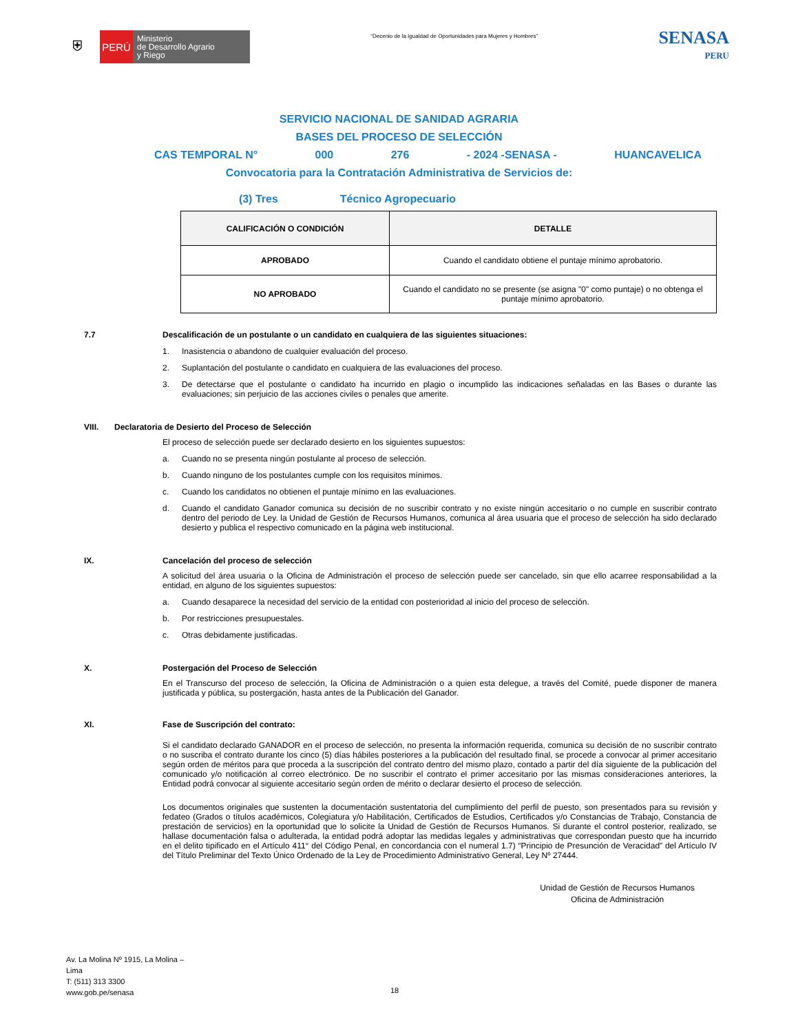⛨
PERÚ
Ministerio
de Desarrollo Agrario
y Riego
“Decenio de la Igualdad de Oportunidades para Mujeres y Hombres”
SENASA
PERU
SERVICIO NACIONAL DE SANIDAD AGRARIA
BASES DEL PROCESO DE SELECCIÓN
CAS TEMPORAL N° 000 276 - 2024 -SENASA - HUANCAVELICA
Convocatoria para la Contratación Administrativa de Servicios de:
(3) Tres Técnico Agropecuario
| CALIFICACIÓN O CONDICIÓN | DETALLE |
| --- | --- |
| APROBADO | Cuando el candidato obtiene el puntaje mínimo aprobatorio. |
| NO APROBADO | Cuando el candidato no se presente (se asigna "0" como puntaje) o no obtenga el puntaje mínimo aprobatorio. |
7.7 Descalificación de un postulante o un candidato en cualquiera de las siguientes situaciones:
1. Inasistencia o abandono de cualquier evaluación del proceso.
2. Suplantación del postulante o candidato en cualquiera de las evaluaciones del proceso.
3. De detectarse que el postulante o candidato ha incurrido en plagio o incumplido las indicaciones señaladas en las Bases o durante las evaluaciones; sin perjuicio de las acciones civiles o penales que amerite.
VIII. Declaratoria de Desierto del Proceso de Selección
El proceso de selección puede ser declarado desierto en los siguientes supuestos:
a. Cuando no se presenta ningún postulante al proceso de selección.
b. Cuando ninguno de los postulantes cumple con los requisitos mínimos.
c. Cuando los candidatos no obtienen el puntaje mínimo en las evaluaciones.
d. Cuando el candidato Ganador comunica su decisión de no suscribir contrato y no existe ningún accesitario o no cumple en suscribir contrato dentro del periodo de Ley. la Unidad de Gestión de Recursos Humanos, comunica al área usuaria que el proceso de selección ha sido declarado desierto y publica el respectivo comunicado en la página web institucional.
IX. Cancelación del proceso de selección
A solicitud del área usuaria o la Oficina de Administración el proceso de selección puede ser cancelado, sin que ello acarree responsabilidad a la entidad, en alguno de los siguientes supuestos:
a. Cuando desaparece la necesidad del servicio de la entidad con posterioridad al inicio del proceso de selección.
b. Por restricciones presupuestales.
c. Otras debidamente justificadas.
X. Postergación del Proceso de Selección
En el Transcurso del proceso de selección, la Oficina de Administración o a quien esta delegue, a través del Comité, puede disponer de manera justificada y pública, su postergación, hasta antes de la Publicación del Ganador.
XI. Fase de Suscripción del contrato:
Si el candidato declarado GANADOR en el proceso de selección, no presenta la información requerida, comunica su decisión de no suscribir contrato o no suscriba el contrato durante los cinco (5) días hábiles posteriores a la publicación del resultado final, se procede a convocar al primer accesitario según orden de méritos para que proceda a la suscripción del contrato dentro del mismo plazo, contado a partir del día siguiente de la publicación del comunicado y/o notificación al correo electrónico. De no suscribir el contrato el primer accesitario por las mismas consideraciones anteriores, la Entidad podrá convocar al siguiente accesitario según orden de mérito o declarar desierto el proceso de selección.
Los documentos originales que sustenten la documentación sustentatoria del cumplimiento del perfil de puesto, son presentados para su revisión y fedateo (Grados o títulos académicos, Colegiatura y/o Habilitación, Certificados de Estudios, Certificados y/o Constancias de Trabajo, Constancia de prestación de servicios) en la oportunidad que lo solicite la Unidad de Gestión de Recursos Humanos. Si durante el control posterior, realizado, se hallase documentación falsa o adulterada, la entidad podrá adoptar las medidas legales y administrativas que correspondan puesto que ha incurrido en el delito tipificado en el Artículo 411° del Código Penal, en concordancia con el numeral 1.7) “Principio de Presunción de Veracidad” del Artículo IV del Título Preliminar del Texto Único Ordenado de la Ley de Procedimiento Administrativo General, Ley Nº 27444.
Unidad de Gestión de Recursos Humanos
Oficina de Administración
Av. La Molina Nº 1915, La Molina –
Lima
T: (511) 313 3300
www.gob.pe/senasa
18